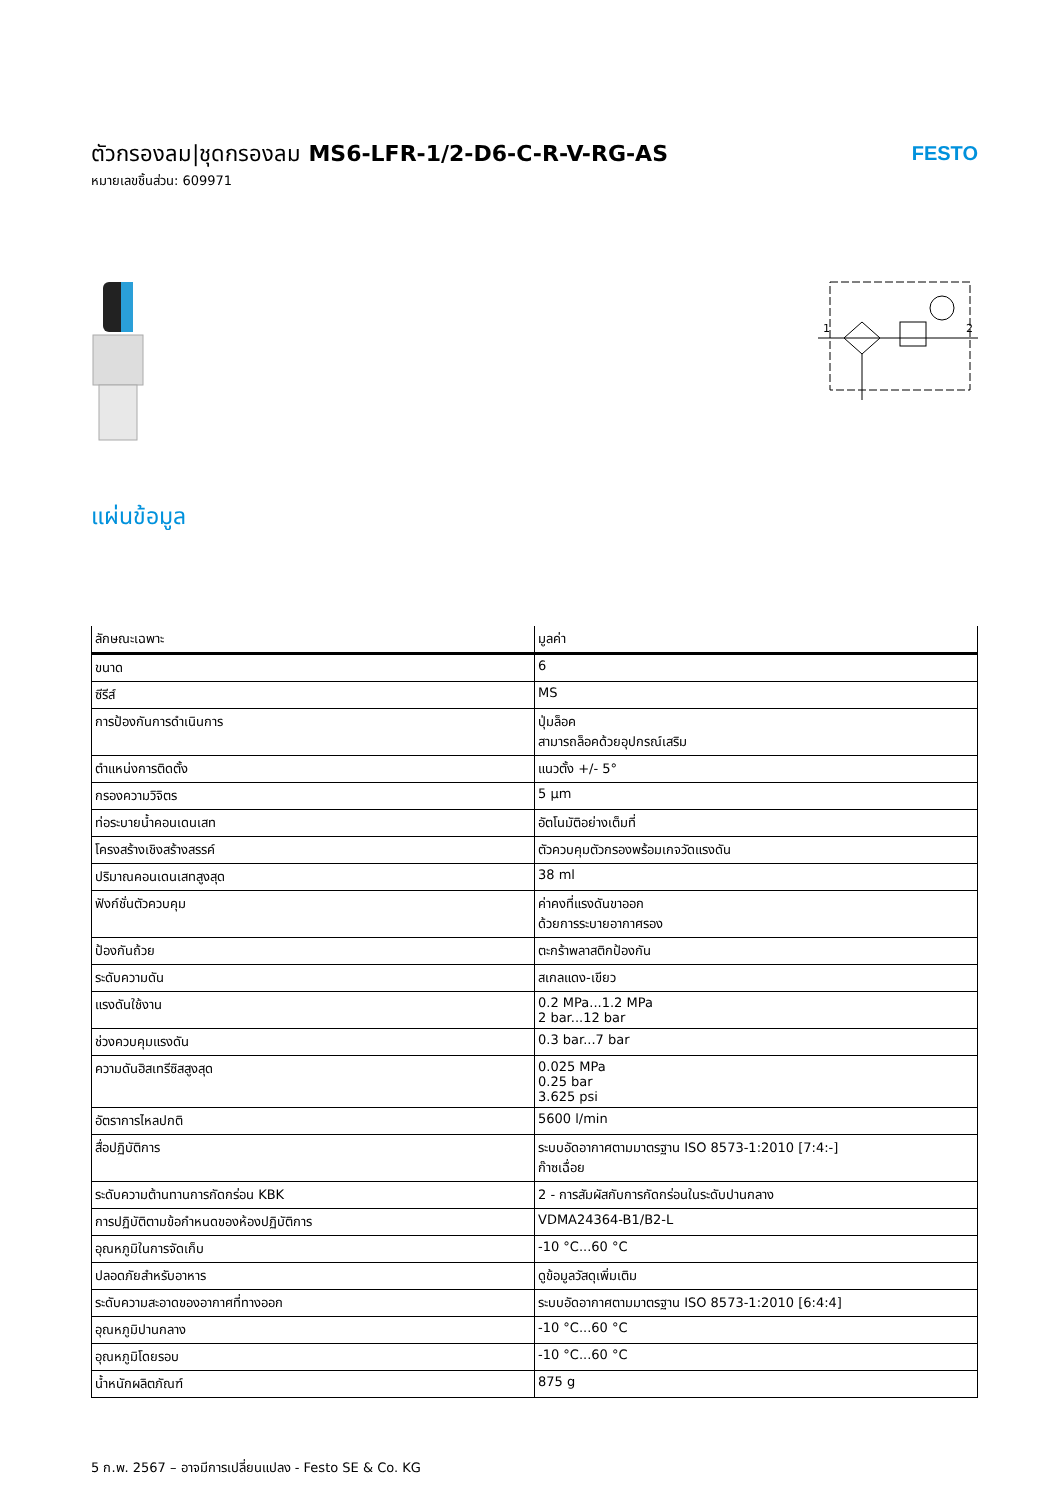ตัวกรองลม|ชุดกรองลม MS6-LFR-1/2-D6-C-R-V-RG-AS
หมายเลขชิ้นส่วน: 609971
FESTO
1
2
แผ่นข้อมูล
| ลักษณะเฉพาะ | มูลค่า |
| --- | --- |
| ขนาด | 6 |
| ซีรีส์ | MS |
| การป้องกันการดำเนินการ | ปุ่มล็อค สามารถล็อคด้วยอุปกรณ์เสริม |
| ตำแหน่งการติดตั้ง | แนวตั้ง +/- 5° |
| กรองความวิจิตร | 5 µm |
| ท่อระบายน้ำคอนเดนเสท | อัตโนมัติอย่างเต็มที่ |
| โครงสร้างเชิงสร้างสรรค์ | ตัวควบคุมตัวกรองพร้อมเกจวัดแรงดัน |
| ปริมาณคอนเดนเสทสูงสุด | 38 ml |
| ฟังก์ชั่นตัวควบคุม | ค่าคงที่แรงดันขาออก ด้วยการระบายอากาศรอง |
| ป้องกันถ้วย | ตะกร้าพลาสติกป้องกัน |
| ระดับความดัน | สเกลแดง-เขียว |
| แรงดันใช้งาน | 0.2 MPa...1.2 MPa 2 bar...12 bar |
| ช่วงควบคุมแรงดัน | 0.3 bar...7 bar |
| ความดันฮิสเทรีซิสสูงสุด | 0.025 MPa 0.25 bar 3.625 psi |
| อัตราการไหลปกติ | 5600 l/min |
| สื่อปฏิบัติการ | ระบบอัดอากาศตามมาตรฐาน ISO 8573-1:2010 [7:4:-] ก๊าซเฉื่อย |
| ระดับความต้านทานการกัดกร่อน KBK | 2 - การสัมผัสกับการกัดกร่อนในระดับปานกลาง |
| การปฏิบัติตามข้อกำหนดของห้องปฏิบัติการ | VDMA24364-B1/B2-L |
| อุณหภูมิในการจัดเก็บ | -10 °C...60 °C |
| ปลอดภัยสำหรับอาหาร | ดูข้อมูลวัสดุเพิ่มเติม |
| ระดับความสะอาดของอากาศที่ทางออก | ระบบอัดอากาศตามมาตรฐาน ISO 8573-1:2010 [6:4:4] |
| อุณหภูมิปานกลาง | -10 °C...60 °C |
| อุณหภูมิโดยรอบ | -10 °C...60 °C |
| น้ำหนักผลิตภัณฑ์ | 875 g |
5 ก.พ. 2567 – อาจมีการเปลี่ยนแปลง - Festo SE & Co. KG